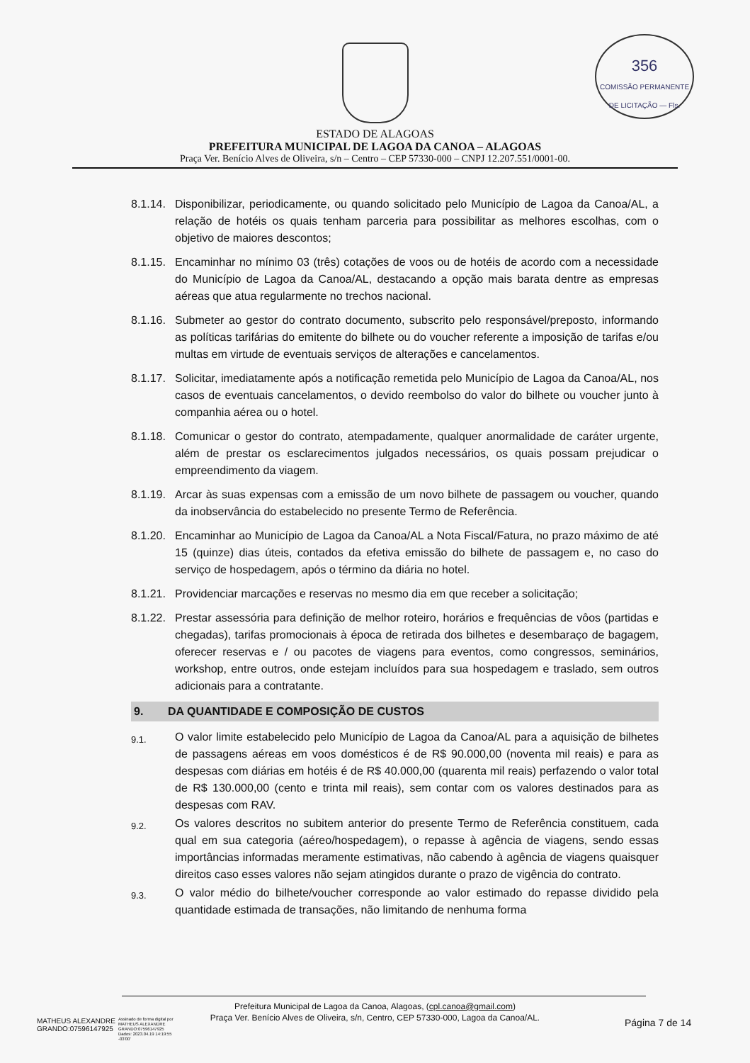356
COMISSÃO PERMANENTE DE LICITAÇÃO — Fls.
ESTADO DE ALAGOAS
PREFEITURA MUNICIPAL DE LAGOA DA CANOA – ALAGOAS
Praça Ver. Benício Alves de Oliveira, s/n – Centro – CEP 57330-000 – CNPJ 12.207.551/0001-00.
8.1.14.
Disponibilizar, periodicamente, ou quando solicitado pelo Município de Lagoa da Canoa/AL, a relação de hotéis os quais tenham parceria para possibilitar as melhores escolhas, com o objetivo de maiores descontos;
8.1.15.
Encaminhar no mínimo 03 (três) cotações de voos ou de hotéis de acordo com a necessidade do Município de Lagoa da Canoa/AL, destacando a opção mais barata dentre as empresas aéreas que atua regularmente no trechos nacional.
8.1.16.
Submeter ao gestor do contrato documento, subscrito pelo responsável/preposto, informando as políticas tarifárias do emitente do bilhete ou do voucher referente a imposição de tarifas e/ou multas em virtude de eventuais serviços de alterações e cancelamentos.
8.1.17.
Solicitar, imediatamente após a notificação remetida pelo Município de Lagoa da Canoa/AL, nos casos de eventuais cancelamentos, o devido reembolso do valor do bilhete ou voucher junto à companhia aérea ou o hotel.
8.1.18.
Comunicar o gestor do contrato, atempadamente, qualquer anormalidade de caráter urgente, além de prestar os esclarecimentos julgados necessários, os quais possam prejudicar o empreendimento da viagem.
8.1.19.
Arcar às suas expensas com a emissão de um novo bilhete de passagem ou voucher, quando da inobservância do estabelecido no presente Termo de Referência.
8.1.20.
Encaminhar ao Município de Lagoa da Canoa/AL a Nota Fiscal/Fatura, no prazo máximo de até 15 (quinze) dias úteis, contados da efetiva emissão do bilhete de passagem e, no caso do serviço de hospedagem, após o término da diária no hotel.
8.1.21.
Providenciar marcações e reservas no mesmo dia em que receber a solicitação;
8.1.22.
Prestar assessória para definição de melhor roteiro, horários e frequências de vôos (partidas e chegadas), tarifas promocionais à época de retirada dos bilhetes e desembaraço de bagagem, oferecer reservas e / ou pacotes de viagens para eventos, como congressos, seminários, workshop, entre outros, onde estejam incluídos para sua hospedagem e traslado, sem outros adicionais para a contratante.
9. DA QUANTIDADE E COMPOSIÇÃO DE CUSTOS
9.1.
O valor limite estabelecido pelo Município de Lagoa da Canoa/AL para a aquisição de bilhetes de passagens aéreas em voos domésticos é de R$ 90.000,00 (noventa mil reais) e para as despesas com diárias em hotéis é de R$ 40.000,00 (quarenta mil reais) perfazendo o valor total de R$ 130.000,00 (cento e trinta mil reais), sem contar com os valores destinados para as despesas com RAV.
9.2.
Os valores descritos no subitem anterior do presente Termo de Referência constituem, cada qual em sua categoria (aéreo/hospedagem), o repasse à agência de viagens, sendo essas importâncias informadas meramente estimativas, não cabendo à agência de viagens quaisquer direitos caso esses valores não sejam atingidos durante o prazo de vigência do contrato.
9.3.
O valor médio do bilhete/voucher corresponde ao valor estimado do repasse dividido pela quantidade estimada de transações, não limitando de nenhuma forma
Prefeitura Municipal de Lagoa da Canoa, Alagoas, (cpl.canoa@gmail.com)
Praça Ver. Benício Alves de Oliveira, s/n, Centro, CEP 57330-000, Lagoa da Canoa/AL.
MATHEUS ALEXANDRE
GRANDO:07596147925
Assinado de forma digital por
MATHEUS ALEXANDRE
GRANDO:07596147925
Dados: 2023.04.19 14:19:55
-03'00'
Página 7 de 14